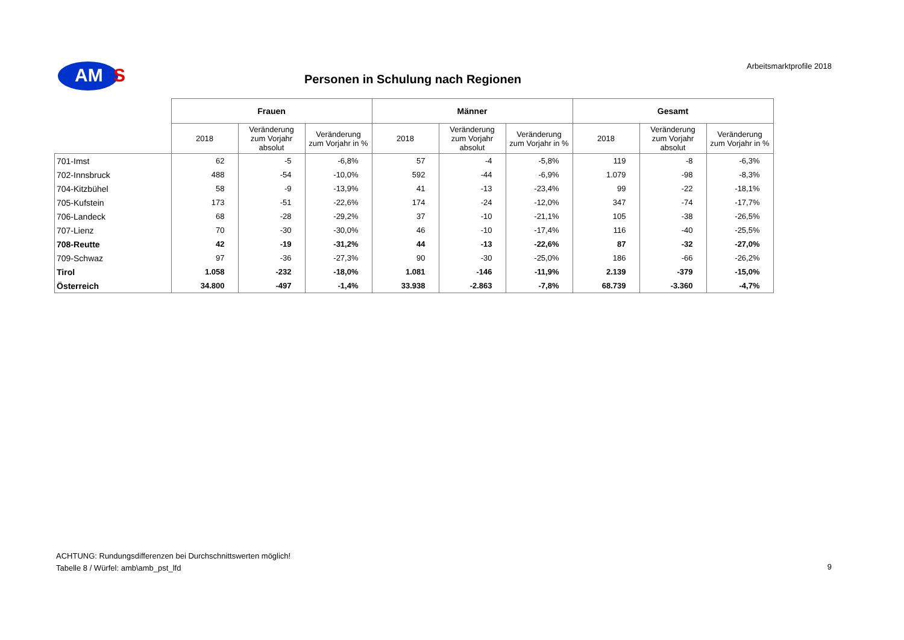AM S Arbeitsmarktprofile 2018
Personen in Schulung nach Regionen
| | Frauen | | | Männer | | | Gesamt | | |
| --- | --- | --- | --- | --- | --- | --- | --- | --- | --- |
| | 2018 | Veränderung zum Vorjahr absolut | Veränderung zum Vorjahr in % | 2018 | Veränderung zum Vorjahr absolut | Veränderung zum Vorjahr in % | 2018 | Veränderung zum Vorjahr absolut | Veränderung zum Vorjahr in % |
| 701-Imst | 62 | -5 | -6,8% | 57 | -4 | -5,8% | 119 | -8 | -6,3% |
| 702-Innsbruck | 488 | -54 | -10,0% | 592 | -44 | -6,9% | 1.079 | -98 | -8,3% |
| 704-Kitzbühel | 58 | -9 | -13,9% | 41 | -13 | -23,4% | 99 | -22 | -18,1% |
| 705-Kufstein | 173 | -51 | -22,6% | 174 | -24 | -12,0% | 347 | -74 | -17,7% |
| 706-Landeck | 68 | -28 | -29,2% | 37 | -10 | -21,1% | 105 | -38 | -26,5% |
| 707-Lienz | 70 | -30 | -30,0% | 46 | -10 | -17,4% | 116 | -40 | -25,5% |
| 708-Reutte | 42 | -19 | -31,2% | 44 | -13 | -22,6% | 87 | -32 | -27,0% |
| 709-Schwaz | 97 | -36 | -27,3% | 90 | -30 | -25,0% | 186 | -66 | -26,2% |
| Tirol | 1.058 | -232 | -18,0% | 1.081 | -146 | -11,9% | 2.139 | -379 | -15,0% |
| Österreich | 34.800 | -497 | -1,4% | 33.938 | -2.863 | -7,8% | 68.739 | -3.360 | -4,7% |
ACHTUNG: Rundungsdifferenzen bei Durchschnittswerten möglich!
Tabelle 8 / Würfel: amb\amb_pst_lfd
9